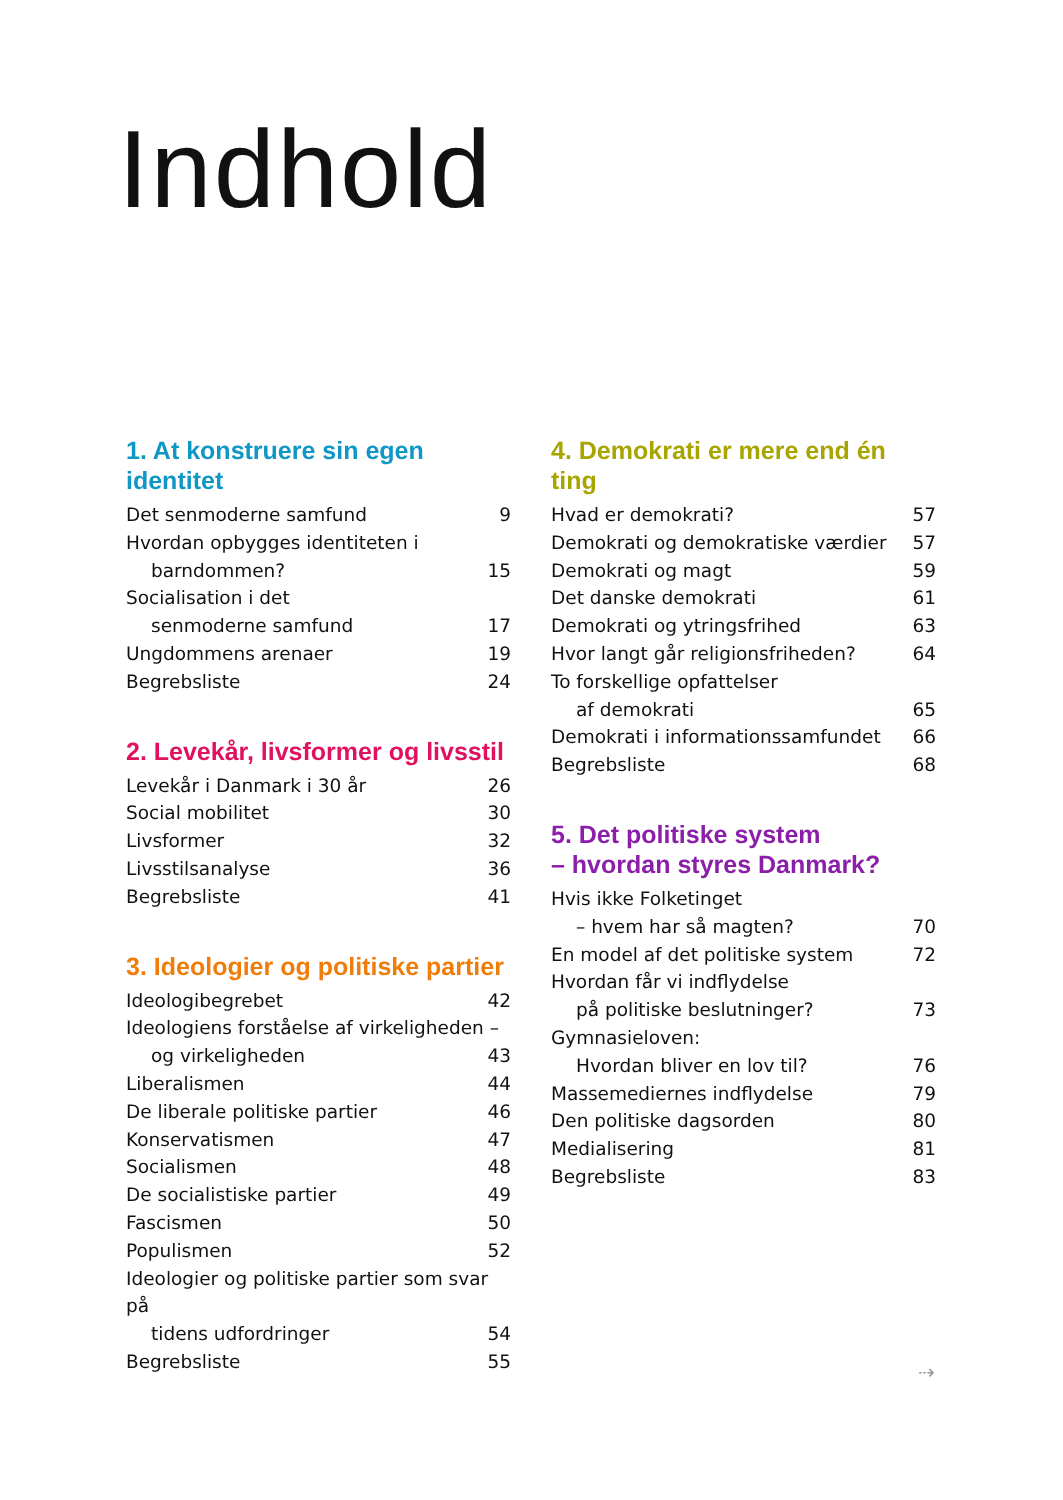Indhold
1. At konstruere sin egen identitet
Det senmoderne samfund 9
Hvordan opbygges identiteten i
barndommen? 15
Socialisation i det
senmoderne samfund 17
Ungdommens arenaer 19
Begrebsliste 24
2. Levekår, livsformer og livsstil
Levekår i Danmark i 30 år 26
Social mobilitet 30
Livsformer 32
Livsstilsanalyse 36
Begrebsliste 41
3. Ideologier og politiske partier
Ideologibegrebet 42
Ideologiens forståelse af virkeligheden –
og virkeligheden 43
Liberalismen 44
De liberale politiske partier 46
Konservatismen 47
Socialismen 48
De socialistiske partier 49
Fascismen 50
Populismen 52
Ideologier og politiske partier som svar på
tidens udfordringer 54
Begrebsliste 55
4. Demokrati er mere end én ting
Hvad er demokrati? 57
Demokrati og demokratiske værdier 57
Demokrati og magt 59
Det danske demokrati 61
Demokrati og ytringsfrihed 63
Hvor langt går religionsfriheden? 64
To forskellige opfattelser
af demokrati 65
Demokrati i informationssamfundet 66
Begrebsliste 68
5. Det politiske system
– hvordan styres Danmark?
Hvis ikke Folketinget
– hvem har så magten? 70
En model af det politiske system 72
Hvordan får vi indflydelse
på politiske beslutninger? 73
Gymnasieloven:
Hvordan bliver en lov til? 76
Massemediernes indflydelse 79
Den politiske dagsorden 80
Medialisering 81
Begrebsliste 83
⇢